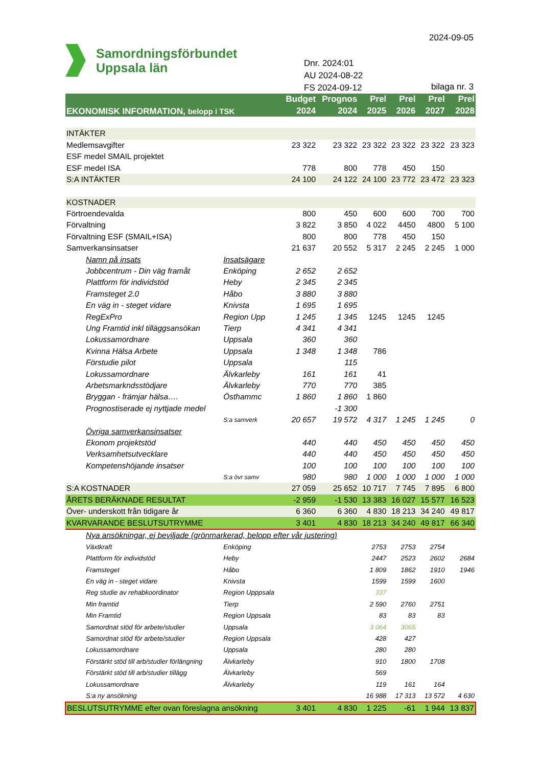2024-09-05
Samordningsförbundet
Uppsala län
Dnr. 2024:01
AU 2024-08-22
FS 2024-09-12
bilaga nr. 3
| EKONOMISK INFORMATION, belopp i TSK | | Budget | Prognos | Prel | Prel | Prel | Prel |
| --- | --- | --- | --- | --- | --- | --- | --- |
| | | 2024 | 2024 | 2025 | 2026 | 2027 | 2028 |
| INTÄKTER | | | | | | | |
| Medlemsavgifter | | 23 322 | 23 322 | 23 322 | 23 322 | 23 322 | 23 323 |
| ESF medel SMAIL projektet | | | | | | | |
| ESF medel ISA | | 778 | 800 | 778 | 450 | 150 | |
| S:A INTÄKTER | | 24 100 | 24 122 | 24 100 | 23 772 | 23 472 | 23 323 |
| KOSTNADER | | | | | | | |
| Förtroendevalda | | 800 | 450 | 600 | 600 | 700 | 700 |
| Förvaltning | | 3 822 | 3 850 | 4 022 | 4450 | 4800 | 5 100 |
| Förvaltning ESF (SMAIL+ISA) | | 800 | 800 | 778 | 450 | 150 | |
| Samverkansinsatser | | 21 637 | 20 552 | 5 317 | 2 245 | 2 245 | 1 000 |
| Namn på insats | Insatsägare | | | | | | |
| Jobbcentrum - Din väg framåt | Enköping | 2 652 | 2 652 | | | | |
| Plattform för individstöd | Heby | 2 345 | 2 345 | | | | |
| Framsteget 2.0 | Håbo | 3 880 | 3 880 | | | | |
| En väg in - steget vidare | Knivsta | 1 695 | 1 695 | | | | |
| RegExPro | Region Upp | 1 245 | 1 345 | 1245 | 1245 | 1245 | |
| Ung Framtid inkl tilläggsansökan | Tierp | 4 341 | 4 341 | | | | |
| Lokussamordnare | Uppsala | 360 | 360 | | | | |
| Kvinna Hälsa Arbete | Uppsala | 1 348 | 1 348 | 786 | | | |
| Förstudie pilot | Uppsala | | 115 | | | | |
| Lokussamordnare | Älvkarleby | 161 | 161 | 41 | | | |
| Arbetsmarkndsstödjare | Älvkarleby | 770 | 770 | 385 | | | |
| Bryggan - främjar hälsa…. | Östhammc | 1 860 | 1 860 | 1 860 | | | |
| Prognostiserade ej nyttjade medel | | | -1 300 | | | | |
| | S:a samverk | 20 657 | 19 572 | 4 317 | 1 245 | 1 245 | 0 |
| Övriga samverkansinsatser | | | | | | | |
| Ekonom projektstöd | | 440 | 440 | 450 | 450 | 450 | 450 |
| Verksamhetsutvecklare | | 440 | 440 | 450 | 450 | 450 | 450 |
| Kompetenshöjande insatser | | 100 | 100 | 100 | 100 | 100 | 100 |
| | S:a övr samv | 980 | 980 | 1 000 | 1 000 | 1 000 | 1 000 |
| S:A KOSTNADER | | 27 059 | 25 652 | 10 717 | 7 745 | 7 895 | 6 800 |
| ÅRETS BERÄKNADE RESULTAT | | -2 959 | -1 530 | 13 383 | 16 027 | 15 577 | 16 523 |
| Över- underskott från tidigare år | | 6 360 | 6 360 | 4 830 | 18 213 | 34 240 | 49 817 |
| KVARVARANDE BESLUTSUTRYMME | | 3 401 | 4 830 | 18 213 | 34 240 | 49 817 | 66 340 |
| Nya ansökningar, ej beviljade (grönmarkerad, belopp efter vår justering) | | | | | | | |
| Växtkraft | Enköping | | | 2753 | 2753 | 2754 | |
| Plattform för individstöd | Heby | | | 2447 | 2523 | 2602 | 2684 |
| Framsteget | Håbo | | | 1 809 | 1862 | 1910 | 1946 |
| En väg in - steget vidare | Knivsta | | | 1599 | 1599 | 1600 | |
| Reg studie av rehabkoordinator | Region Upppsala | | | 337 | | | |
| Min framtid | Tierp | | | 2 590 | 2760 | 2751 | |
| Min Framtid | Region Uppsala | | | 83 | 83 | 83 | |
| Samordnat stöd för arbete/studier | Uppsala | | | 3 064 | 3065 | | |
| Samordnat stöd för arbete/studier | Region Uppsala | | | 428 | 427 | | |
| Lokussamordnare | Uppsala | | | 280 | 280 | | |
| Förstärkt stöd till arb/studier förlängning | Älvkarleby | | | 910 | 1800 | 1708 | |
| Förstärkt stöd till arb/studier tillägg | Älvkarleby | | | 569 | | | |
| Lokussamordnare | Älvkarleby | | | 119 | 161 | 164 | |
| S:a ny ansökning | | | | 16 988 | 17 313 | 13 572 | 4 630 |
| BESLUTSUTRYMME efter ovan föreslagna ansökning | | 3 401 | 4 830 | 1 225 | -61 | 1 944 | 13 837 |